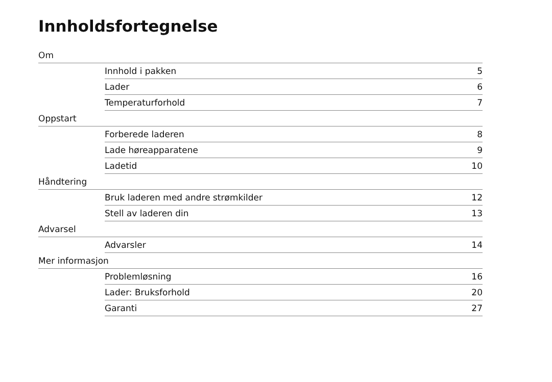Innholdsfortegnelse
Om
Innhold i pakken 5
Lader 6
Temperaturforhold 7
Oppstart
Forberede laderen 8
Lade høreapparatene 9
Ladetid 10
Håndtering
Bruk laderen med andre strømkilder 12
Stell av laderen din 13
Advarsel
Advarsler 14
Mer informasjon
Problemløsning 16
Lader: Bruksforhold 20
Garanti 27